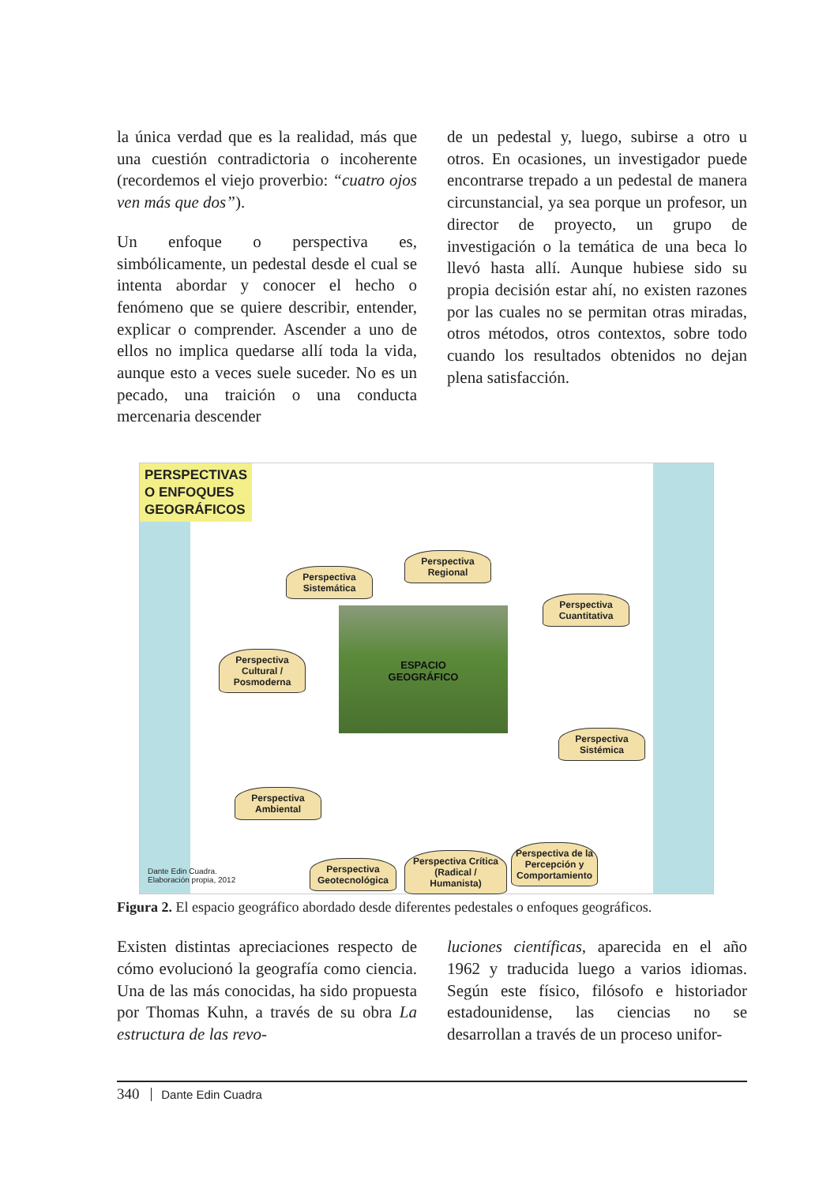la única verdad que es la realidad, más que una cuestión contradictoria o incoherente (recordemos el viejo proverbio: “cuatro ojos ven más que dos”).
Un enfoque o perspectiva es, simbólicamente, un pedestal desde el cual se intenta abordar y conocer el hecho o fenómeno que se quiere describir, entender, explicar o comprender. Ascender a uno de ellos no implica quedarse allí toda la vida, aunque esto a veces suele suceder. No es un pecado, una traición o una conducta mercenaria descender
de un pedestal y, luego, subirse a otro u otros. En ocasiones, un investigador puede encontrarse trepado a un pedestal de manera circunstancial, ya sea porque un profesor, un director de proyecto, un grupo de investigación o la temática de una beca lo llevó hasta allí. Aunque hubiese sido su propia decisión estar ahí, no existen razones por las cuales no se permitan otras miradas, otros métodos, otros contextos, sobre todo cuando los resultados obtenidos no dejan plena satisfacción.
PERSPECTIVAS
O ENFOQUES
GEOGRÁFICOS
ESPACIO
GEOGRÁFICO
Perspectiva Sistemática
Perspectiva Regional
Perspectiva Cuantitativa
Perspectiva Cultural / Posmoderna
Perspectiva Sistémica
Perspectiva Ambiental
Perspectiva de la Percepción y Comportamiento
Perspectiva Geotecnológica
Perspectiva Crítica (Radical / Humanista)
Dante Edin Cuadra.
Elaboración propia, 2012
Figura 2. El espacio geográfico abordado desde diferentes pedestales o enfoques geográficos.
Existen distintas apreciaciones respecto de cómo evolucionó la geografía como ciencia. Una de las más conocidas, ha sido propuesta por Thomas Kuhn, a través de su obra La estructura de las revo-
luciones científicas, aparecida en el año 1962 y traducida luego a varios idiomas. Según este físico, filósofo e historiador estadounidense, las ciencias no se desarrollan a través de un proceso unifor-
340 Dante Edin Cuadra